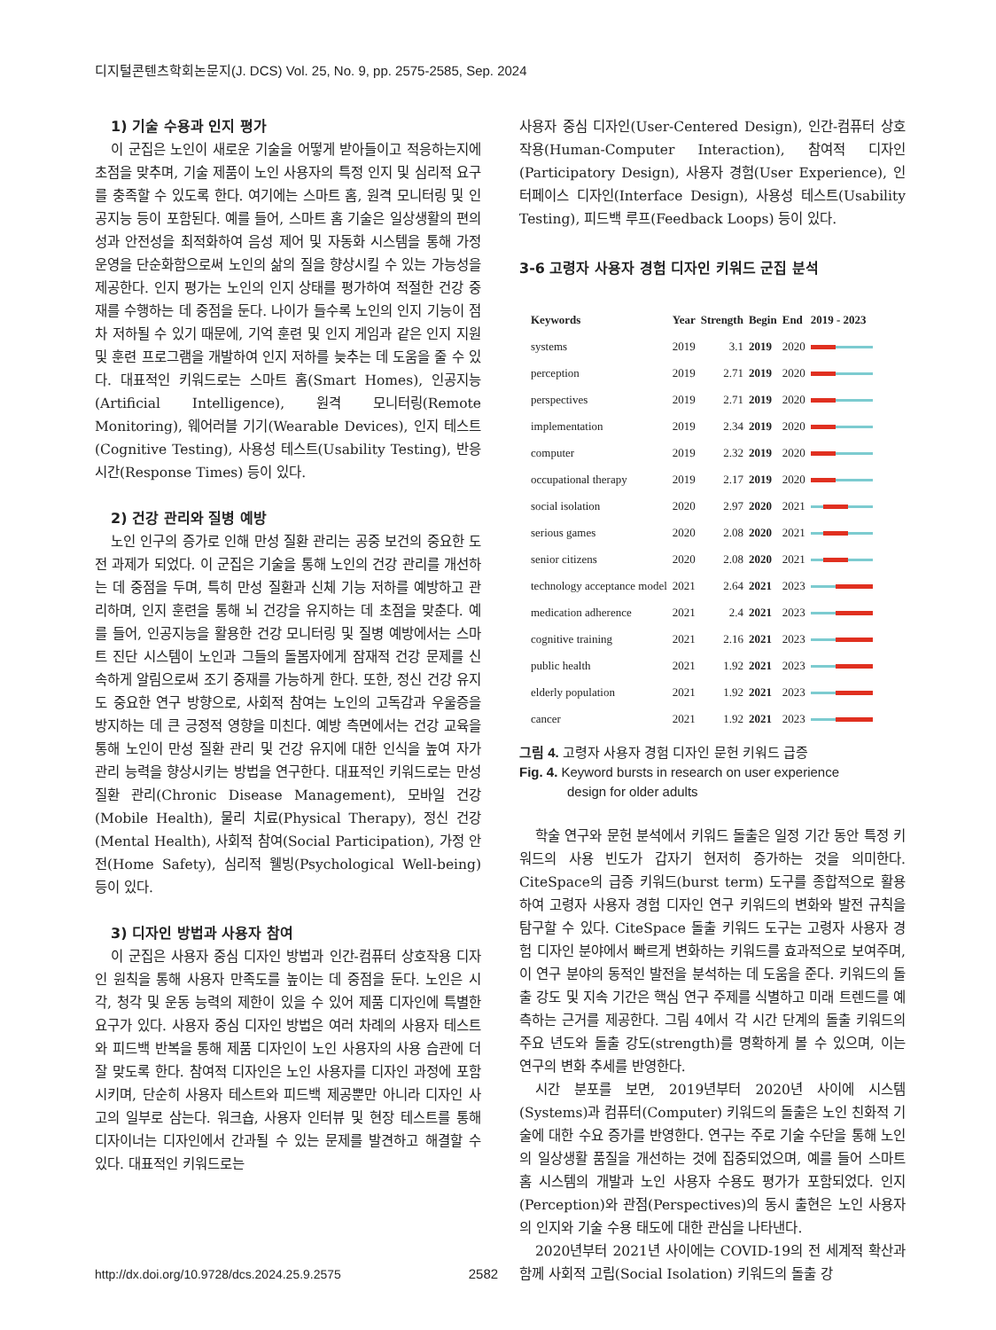디지털콘텐츠학회논문지(J. DCS) Vol. 25, No. 9, pp. 2575-2585, Sep. 2024
1) 기술 수용과 인지 평가
이 군집은 노인이 새로운 기술을 어떻게 받아들이고 적응하는지에 초점을 맞추며, 기술 제품이 노인 사용자의 특정 인지 및 심리적 요구를 충족할 수 있도록 한다. 여기에는 스마트 홈, 원격 모니터링 및 인공지능 등이 포함된다. 예를 들어, 스마트 홈 기술은 일상생활의 편의성과 안전성을 최적화하여 음성 제어 및 자동화 시스템을 통해 가정 운영을 단순화함으로써 노인의 삶의 질을 향상시킬 수 있는 가능성을 제공한다. 인지 평가는 노인의 인지 상태를 평가하여 적절한 건강 중재를 수행하는 데 중점을 둔다. 나이가 들수록 노인의 인지 기능이 점차 저하될 수 있기 때문에, 기억 훈련 및 인지 게임과 같은 인지 지원 및 훈련 프로그램을 개발하여 인지 저하를 늦추는 데 도움을 줄 수 있다. 대표적인 키워드로는 스마트 홈(Smart Homes), 인공지능(Artificial Intelligence), 원격 모니터링(Remote Monitoring), 웨어러블 기기(Wearable Devices), 인지 테스트(Cognitive Testing), 사용성 테스트(Usability Testing), 반응 시간(Response Times) 등이 있다.
2) 건강 관리와 질병 예방
노인 인구의 증가로 인해 만성 질환 관리는 공중 보건의 중요한 도전 과제가 되었다. 이 군집은 기술을 통해 노인의 건강 관리를 개선하는 데 중점을 두며, 특히 만성 질환과 신체 기능 저하를 예방하고 관리하며, 인지 훈련을 통해 뇌 건강을 유지하는 데 초점을 맞춘다. 예를 들어, 인공지능을 활용한 건강 모니터링 및 질병 예방에서는 스마트 진단 시스템이 노인과 그들의 돌봄자에게 잠재적 건강 문제를 신속하게 알림으로써 조기 중재를 가능하게 한다. 또한, 정신 건강 유지도 중요한 연구 방향으로, 사회적 참여는 노인의 고독감과 우울증을 방지하는 데 큰 긍정적 영향을 미친다. 예방 측면에서는 건강 교육을 통해 노인이 만성 질환 관리 및 건강 유지에 대한 인식을 높여 자가 관리 능력을 향상시키는 방법을 연구한다. 대표적인 키워드로는 만성 질환 관리(Chronic Disease Management), 모바일 건강(Mobile Health), 물리 치료(Physical Therapy), 정신 건강(Mental Health), 사회적 참여(Social Participation), 가정 안전(Home Safety), 심리적 웰빙(Psychological Well-being) 등이 있다.
3) 디자인 방법과 사용자 참여
이 군집은 사용자 중심 디자인 방법과 인간-컴퓨터 상호작용 디자인 원칙을 통해 사용자 만족도를 높이는 데 중점을 둔다. 노인은 시각, 청각 및 운동 능력의 제한이 있을 수 있어 제품 디자인에 특별한 요구가 있다. 사용자 중심 디자인 방법은 여러 차례의 사용자 테스트와 피드백 반복을 통해 제품 디자인이 노인 사용자의 사용 습관에 더 잘 맞도록 한다. 참여적 디자인은 노인 사용자를 디자인 과정에 포함시키며, 단순히 사용자 테스트와 피드백 제공뿐만 아니라 디자인 사고의 일부로 삼는다. 워크숍, 사용자 인터뷰 및 현장 테스트를 통해 디자이너는 디자인에서 간과될 수 있는 문제를 발견하고 해결할 수 있다. 대표적인 키워드로는
사용자 중심 디자인(User-Centered Design), 인간-컴퓨터 상호작용(Human-Computer Interaction), 참여적 디자인(Participatory Design), 사용자 경험(User Experience), 인터페이스 디자인(Interface Design), 사용성 테스트(Usability Testing), 피드백 루프(Feedback Loops) 등이 있다.
3-6 고령자 사용자 경험 디자인 키워드 군집 분석
| Keywords | Year | Strength | Begin | End | 2019 - 2023 |
| --- | --- | --- | --- | --- | --- |
| systems | 2019 | 3.1 | 2019 | 2020 | |
| perception | 2019 | 2.71 | 2019 | 2020 | |
| perspectives | 2019 | 2.71 | 2019 | 2020 | |
| implementation | 2019 | 2.34 | 2019 | 2020 | |
| computer | 2019 | 2.32 | 2019 | 2020 | |
| occupational therapy | 2019 | 2.17 | 2019 | 2020 | |
| social isolation | 2020 | 2.97 | 2020 | 2021 | |
| serious games | 2020 | 2.08 | 2020 | 2021 | |
| senior citizens | 2020 | 2.08 | 2020 | 2021 | |
| technology acceptance model | 2021 | 2.64 | 2021 | 2023 | |
| medication adherence | 2021 | 2.4 | 2021 | 2023 | |
| cognitive training | 2021 | 2.16 | 2021 | 2023 | |
| public health | 2021 | 1.92 | 2021 | 2023 | |
| elderly population | 2021 | 1.92 | 2021 | 2023 | |
| cancer | 2021 | 1.92 | 2021 | 2023 | |
그림 4. 고령자 사용자 경험 디자인 문헌 키워드 급증
Fig. 4. Keyword bursts in research on user experience
design for older adults
학술 연구와 문헌 분석에서 키워드 돌출은 일정 기간 동안 특정 키워드의 사용 빈도가 갑자기 현저히 증가하는 것을 의미한다. CiteSpace의 급증 키워드(burst term) 도구를 종합적으로 활용하여 고령자 사용자 경험 디자인 연구 키워드의 변화와 발전 규칙을 탐구할 수 있다. CiteSpace 돌출 키워드 도구는 고령자 사용자 경험 디자인 분야에서 빠르게 변화하는 키워드를 효과적으로 보여주며, 이 연구 분야의 동적인 발전을 분석하는 데 도움을 준다. 키워드의 돌출 강도 및 지속 기간은 핵심 연구 주제를 식별하고 미래 트렌드를 예측하는 근거를 제공한다. 그림 4에서 각 시간 단계의 돌출 키워드의 주요 년도와 돌출 강도(strength)를 명확하게 볼 수 있으며, 이는 연구의 변화 추세를 반영한다.
시간 분포를 보면, 2019년부터 2020년 사이에 시스템(Systems)과 컴퓨터(Computer) 키워드의 돌출은 노인 친화적 기술에 대한 수요 증가를 반영한다. 연구는 주로 기술 수단을 통해 노인의 일상생활 품질을 개선하는 것에 집중되었으며, 예를 들어 스마트 홈 시스템의 개발과 노인 사용자 수용도 평가가 포함되었다. 인지(Perception)와 관점(Perspectives)의 동시 출현은 노인 사용자의 인지와 기술 수용 태도에 대한 관심을 나타낸다.
2020년부터 2021년 사이에는 COVID-19의 전 세계적 확산과 함께 사회적 고립(Social Isolation) 키워드의 돌출 강
http://dx.doi.org/10.9728/dcs.2024.25.9.2575 2582